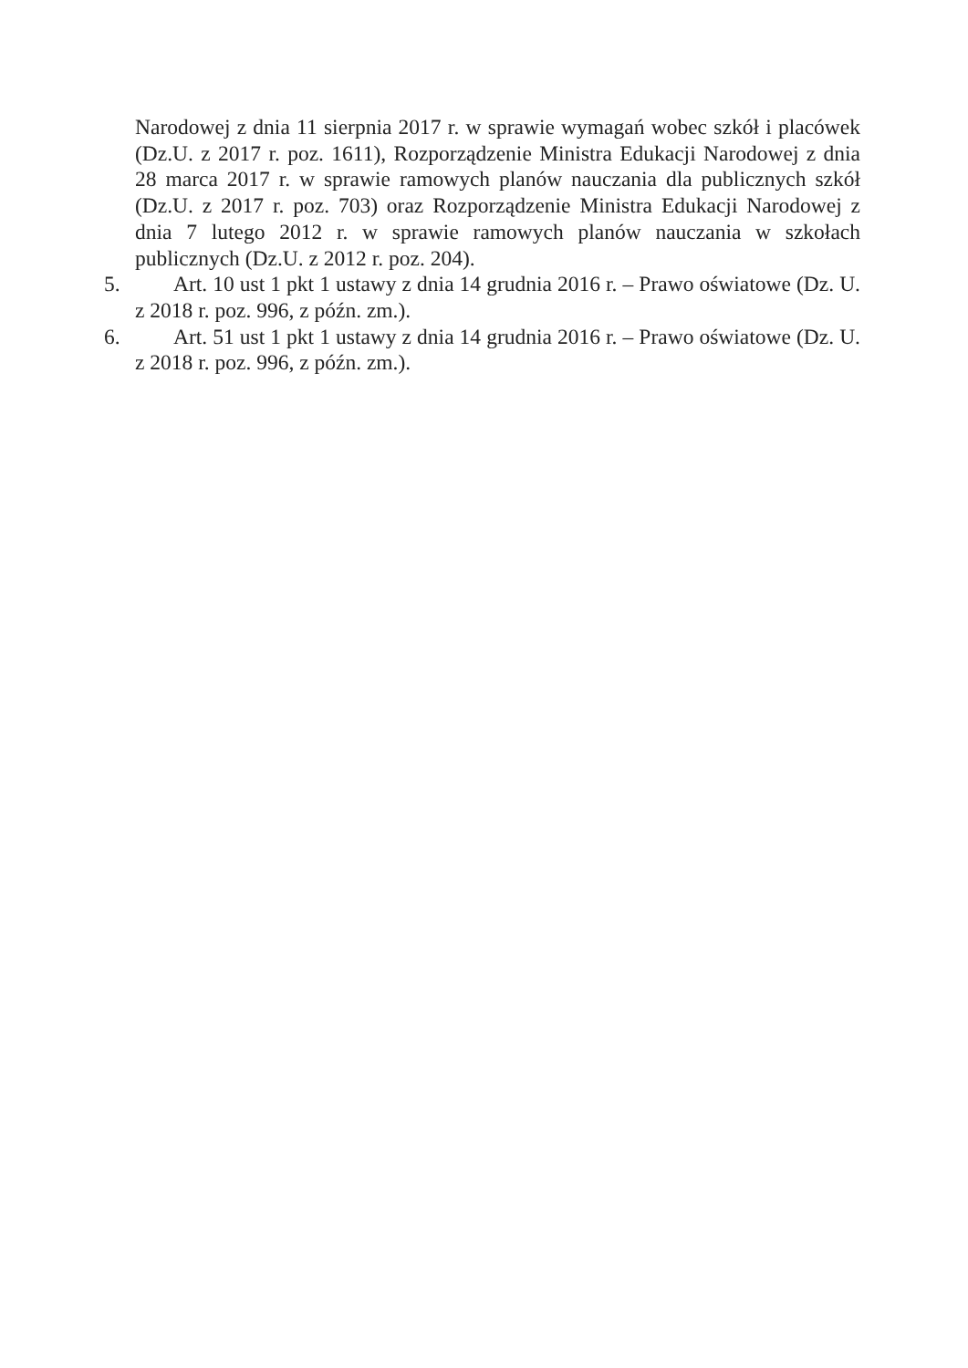Narodowej z dnia 11 sierpnia 2017 r. w sprawie wymagań wobec szkół i placówek (Dz.U. z 2017 r. poz. 1611), Rozporządzenie Ministra Edukacji Narodowej z dnia 28 marca 2017 r. w sprawie ramowych planów nauczania dla publicznych szkół (Dz.U. z 2017 r. poz. 703) oraz Rozporządzenie Ministra Edukacji Narodowej z dnia 7 lutego 2012 r. w sprawie ramowych planów nauczania w szkołach publicznych (Dz.U. z 2012 r. poz. 204).
5. Art. 10 ust 1 pkt 1 ustawy z dnia 14 grudnia 2016 r. – Prawo oświatowe (Dz. U. z 2018 r. poz. 996, z późn. zm.).
6. Art. 51 ust 1 pkt 1 ustawy z dnia 14 grudnia 2016 r. – Prawo oświatowe (Dz. U. z 2018 r. poz. 996, z późn. zm.).